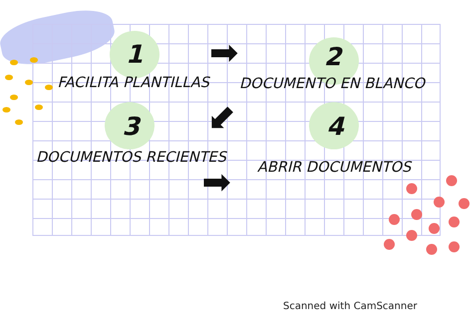1
FACILITA PLANTILLAS
➡ 2
DOCUMENTO EN BLANCO
⬋
3 4
DOCUMENTOS RECIENTES
ABRIR DOCUMENTOS
➡
Scanned with CamScanner